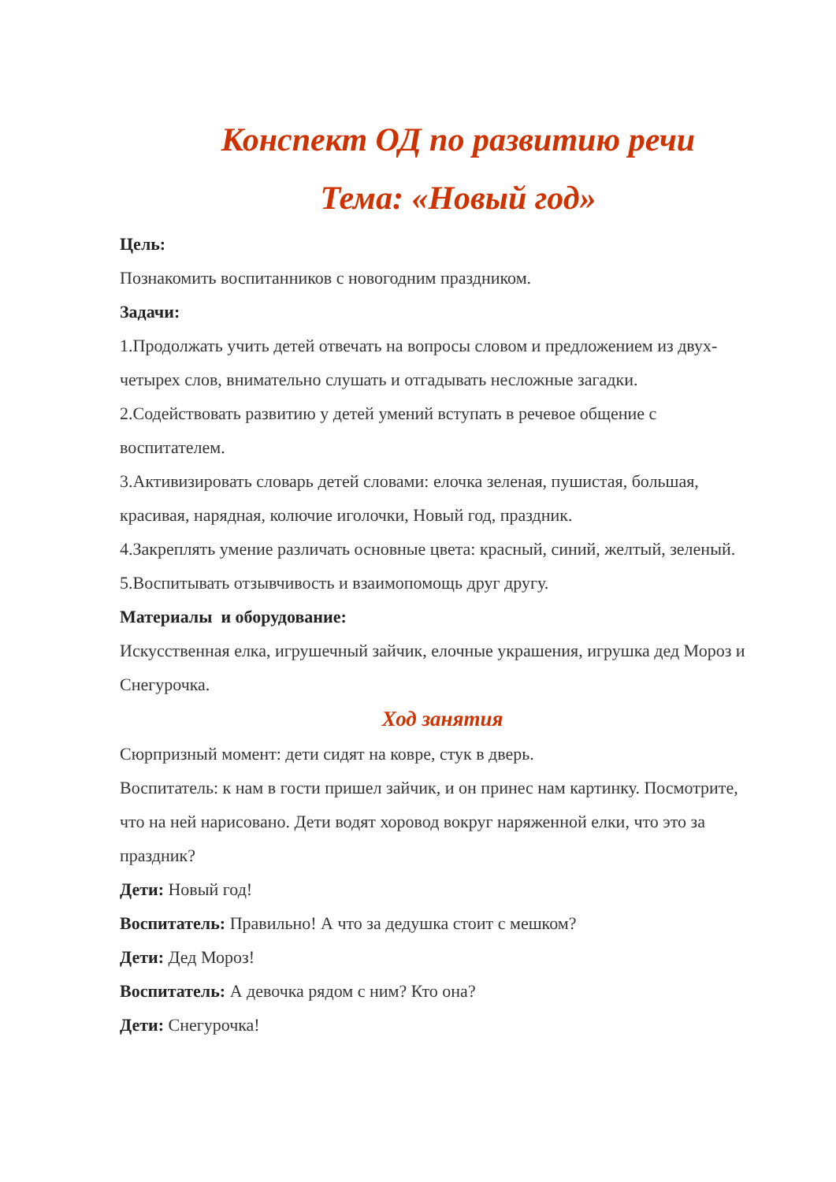Конспект ОД по развитию речи
Тема: «Новый год»
Цель:
Познакомить воспитанников с новогодним праздником.
Задачи:
1.Продолжать учить детей отвечать на вопросы словом и предложением из двух-четырех слов, внимательно слушать и отгадывать несложные загадки.
2.Содействовать развитию у детей умений вступать в речевое общение с воспитателем.
3.Активизировать словарь детей словами: елочка зеленая, пушистая, большая, красивая, нарядная, колючие иголочки, Новый год, праздник.
4.Закреплять умение различать основные цвета: красный, синий, желтый, зеленый.
5.Воспитывать отзывчивость и взаимопомощь друг другу.
Материалы и оборудование:
Искусственная елка, игрушечный зайчик, елочные украшения, игрушка дед Мороз и Снегурочка.
Ход занятия
Сюрпризный момент: дети сидят на ковре, стук в дверь.
Воспитатель: к нам в гости пришел зайчик, и он принес нам картинку. Посмотрите, что на ней нарисовано. Дети водят хоровод вокруг наряженной елки, что это за праздник?
Дети: Новый год!
Воспитатель: Правильно! А что за дедушка стоит с мешком?
Дети: Дед Мороз!
Воспитатель: А девочка рядом с ним? Кто она?
Дети: Снегурочка!